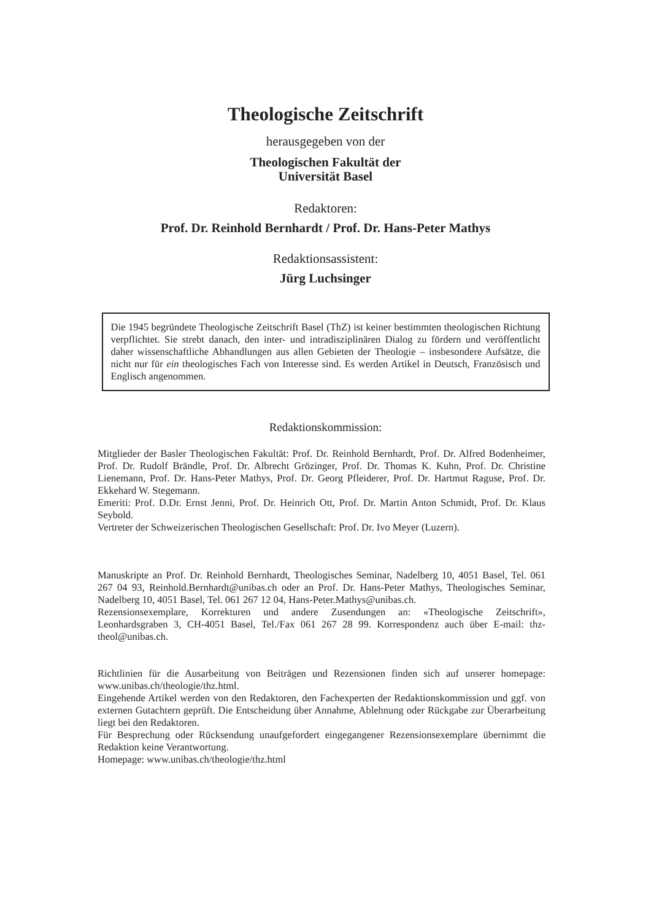Theologische Zeitschrift
herausgegeben von der
Theologischen Fakultät der
Universität Basel
Redaktoren:
Prof. Dr. Reinhold Bernhardt / Prof. Dr. Hans-Peter Mathys
Redaktionsassistent:
Jürg Luchsinger
Die 1945 begründete Theologische Zeitschrift Basel (ThZ) ist keiner bestimmten theologischen Richtung verpflichtet. Sie strebt danach, den inter- und intradisziplinären Dialog zu fördern und veröffentlicht daher wissenschaftliche Abhandlungen aus allen Gebieten der Theologie – insbesondere Aufsätze, die nicht nur für ein theologisches Fach von Interesse sind. Es werden Artikel in Deutsch, Französisch und Englisch angenommen.
Redaktionskommission:
Mitglieder der Basler Theologischen Fakultät: Prof. Dr. Reinhold Bernhardt, Prof. Dr. Alfred Bodenheimer, Prof. Dr. Rudolf Brändle, Prof. Dr. Albrecht Grözinger, Prof. Dr. Thomas K. Kuhn, Prof. Dr. Christine Lienemann, Prof. Dr. Hans-Peter Mathys, Prof. Dr. Georg Pfleiderer, Prof. Dr. Hartmut Raguse, Prof. Dr. Ekkehard W. Stegemann.
Emeriti: Prof. D.Dr. Ernst Jenni, Prof. Dr. Heinrich Ott, Prof. Dr. Martin Anton Schmidt, Prof. Dr. Klaus Seybold.
Vertreter der Schweizerischen Theologischen Gesellschaft: Prof. Dr. Ivo Meyer (Luzern).
Manuskripte an Prof. Dr. Reinhold Bernhardt, Theologisches Seminar, Nadelberg 10, 4051 Basel, Tel. 061 267 04 93, Reinhold.Bernhardt@unibas.ch oder an Prof. Dr. Hans-Peter Mathys, Theologisches Seminar, Nadelberg 10, 4051 Basel, Tel. 061 267 12 04, Hans-Peter.Mathys@unibas.ch.
Rezensionsexemplare, Korrekturen und andere Zusendungen an: «Theologische Zeitschrift», Leonhardsgraben 3, CH-4051 Basel, Tel./Fax 061 267 28 99. Korrespondenz auch über E-mail: thz-theol@unibas.ch.
Richtlinien für die Ausarbeitung von Beiträgen und Rezensionen finden sich auf unserer homepage: www.unibas.ch/theologie/thz.html.
Eingehende Artikel werden von den Redaktoren, den Fachexperten der Redaktionskommission und ggf. von externen Gutachtern geprüft. Die Entscheidung über Annahme, Ablehnung oder Rückgabe zur Überarbeitung liegt bei den Redaktoren.
Für Besprechung oder Rücksendung unaufgefordert eingegangener Rezensionsexemplare übernimmt die Redaktion keine Verantwortung.
Homepage: www.unibas.ch/theologie/thz.html